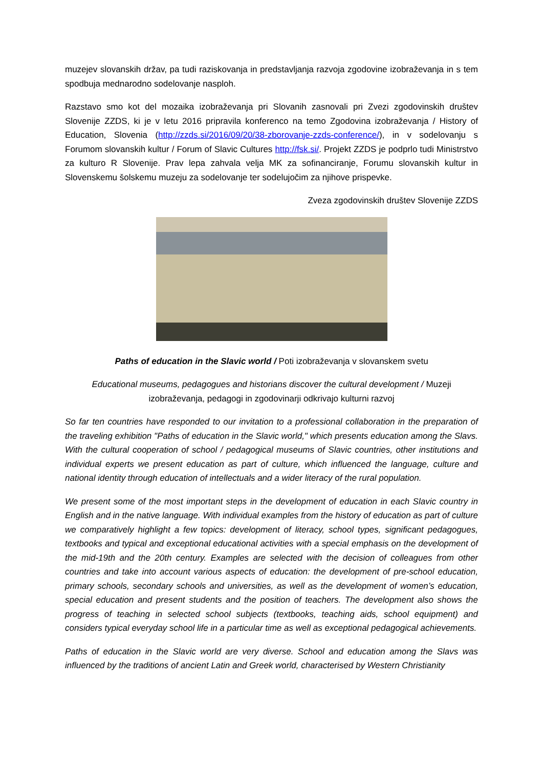muzejev slovanskih držav, pa tudi raziskovanja in predstavljanja razvoja zgodovine izobraževanja in s tem spodbuja mednarodno sodelovanje nasploh.
Razstavo smo kot del mozaika izobraževanja pri Slovanih zasnovali pri Zvezi zgodovinskih društev Slovenije ZZDS, ki je v letu 2016 pripravila konferenco na temo Zgodovina izobraževanja / History of Education, Slovenia (http://zzds.si/2016/09/20/38-zborovanje-zzds-conference/), in v sodelovanju s Forumom slovanskih kultur / Forum of Slavic Cultures http://fsk.si/. Projekt ZZDS je podprlo tudi Ministrstvo za kulturo R Slovenije. Prav lepa zahvala velja MK za sofinanciranje, Forumu slovanskih kultur in Slovenskemu šolskemu muzeju za sodelovanje ter sodelujočim za njihove prispevke.
Zveza zgodovinskih društev Slovenije ZZDS
Paths of education in the Slavic world / Poti izobraževanja v slovanskem svetu
Educational museums, pedagogues and historians discover the cultural development / Muzeji izobraževanja, pedagogi in zgodovinarji odkrivajo kulturni razvoj
So far ten countries have responded to our invitation to a professional collaboration in the preparation of the traveling exhibition "Paths of education in the Slavic world," which presents education among the Slavs. With the cultural cooperation of school / pedagogical museums of Slavic countries, other institutions and individual experts we present education as part of culture, which influenced the language, culture and national identity through education of intellectuals and a wider literacy of the rural population.
We present some of the most important steps in the development of education in each Slavic country in English and in the native language. With individual examples from the history of education as part of culture we comparatively highlight a few topics: development of literacy, school types, significant pedagogues, textbooks and typical and exceptional educational activities with a special emphasis on the development of the mid-19th and the 20th century. Examples are selected with the decision of colleagues from other countries and take into account various aspects of education: the development of pre-school education, primary schools, secondary schools and universities, as well as the development of women’s education, special education and present students and the position of teachers. The development also shows the progress of teaching in selected school subjects (textbooks, teaching aids, school equipment) and considers typical everyday school life in a particular time as well as exceptional pedagogical achievements.
Paths of education in the Slavic world are very diverse. School and education among the Slavs was influenced by the traditions of ancient Latin and Greek world, characterised by Western Christianity